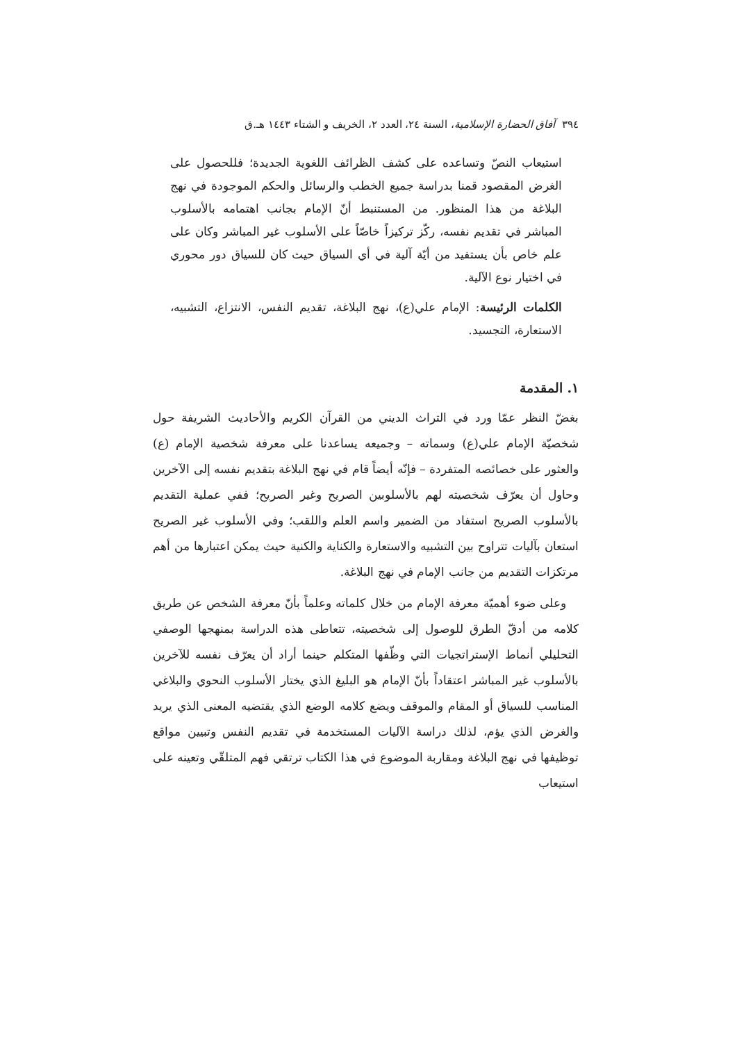٣٩٤ آفاق الحضارة الإسلامية، السنة ٢٤، العدد ٢، الخريف و الشتاء ١٤٤٣ هـ.ق
استيعاب النصّ وتساعده على كشف الظرائف اللغوية الجديدة؛ فللحصول على الغرض المقصود قمنا بدراسة جميع الخطب والرسائل والحكم الموجودة في نهج البلاغة من هذا المنظور. من المستنبط أنّ الإمام بجانب اهتمامه بالأسلوب المباشر في تقديم نفسه، ركّز تركيزاً خاصّاً على الأسلوب غير المباشر وكان على علم خاص بأن يستفيد من أيّة آلية في أي السياق حيث كان للسياق دور محوري في اختيار نوع الآلية.
الكلمات الرئيسة: الإمام علي(ع)، نهج البلاغة، تقديم النفس، الانتزاع، التشبيه، الاستعارة، التجسيد.
١. المقدمة
بغضّ النظر عمّا ورد في التراث الديني من القرآن الكريم والأحاديث الشريفة حول شخصيّة الإمام علي(ع) وسماته – وجميعه يساعدنا على معرفة شخصية الإمام (ع) والعثور على خصائصه المتفردة – فإنّه أيضاً قام في نهج البلاغة بتقديم نفسه إلى الآخرين وحاول أن يعرّف شخصيته لهم بالأسلوبين الصريح وغير الصريح؛ ففي عملية التقديم بالأسلوب الصريح استفاد من الضمير واسم العلم واللقب؛ وفي الأسلوب غير الصريح استعان بآليات تتراوح بين التشبيه والاستعارة والكناية والكنية حيث يمكن اعتبارها من أهم مرتكزات التقديم من جانب الإمام في نهج البلاغة.
وعلى ضوء أهميّة معرفة الإمام من خلال كلماته وعلماً بأنّ معرفة الشخص عن طريق كلامه من أدقّ الطرق للوصول إلى شخصيته، تتعاطى هذه الدراسة بمنهجها الوصفي التحليلي أنماط الإستراتجيات التي وظّفها المتكلم حينما أراد أن يعرّف نفسه للآخرين بالأسلوب غير المباشر اعتقاداً بأنّ الإمام هو البليغ الذي يختار الأسلوب النحوي والبلاغي المناسب للسياق أو المقام والموقف ويضع كلامه الوضع الذي يقتضيه المعنى الذي يريد والغرض الذي يؤم، لذلك دراسة الآليات المستخدمة في تقديم النفس وتبيين مواقع توظيفها في نهج البلاغة ومقاربة الموضوع في هذا الكتاب ترتقي فهم المتلقّي وتعينه على استيعاب